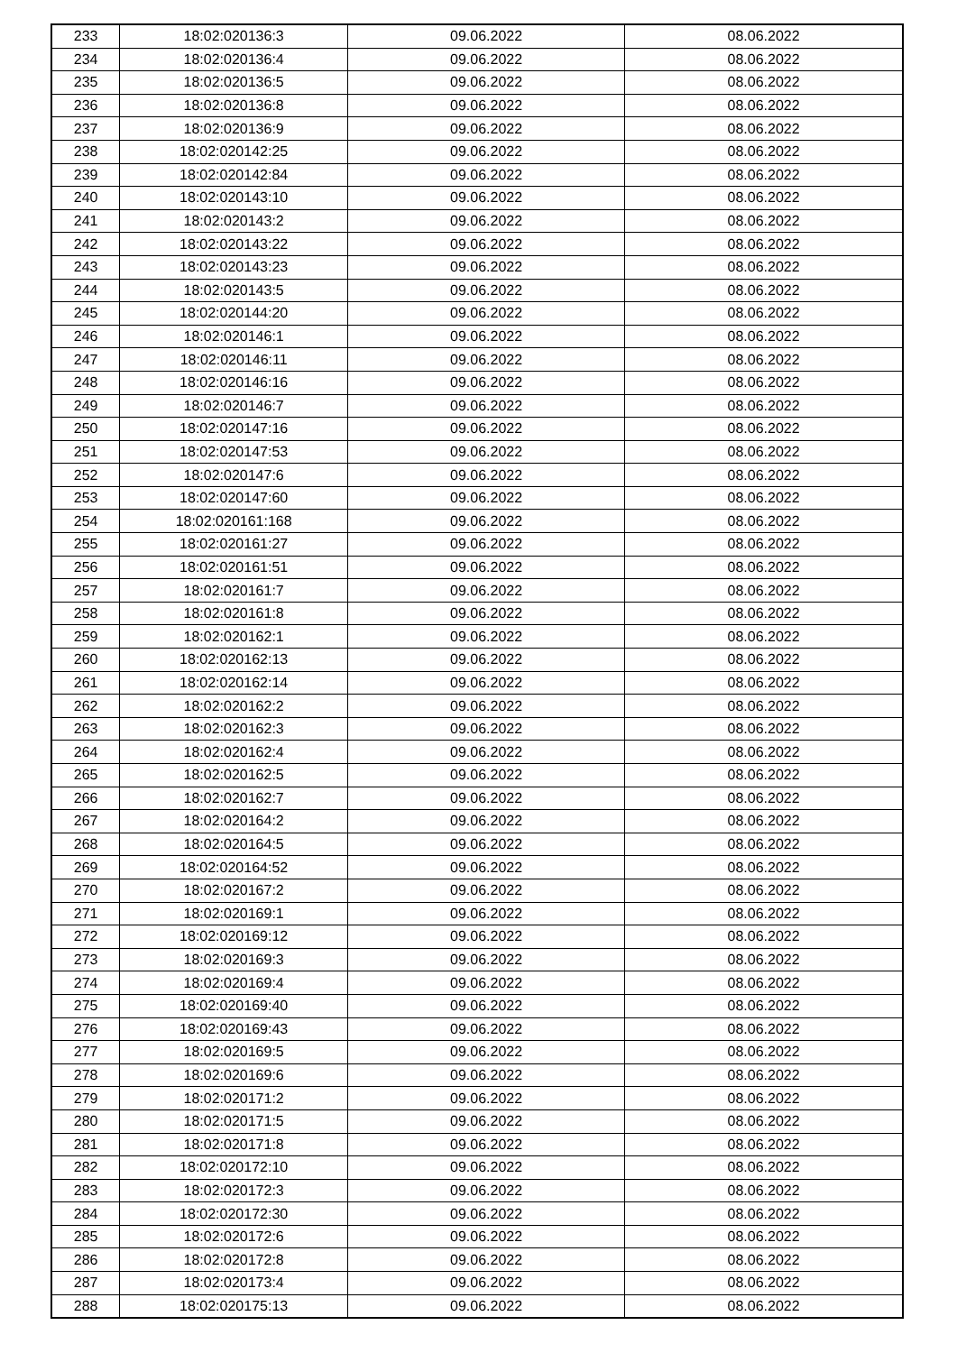| 233 | 18:02:020136:3 | 09.06.2022 | 08.06.2022 |
| 234 | 18:02:020136:4 | 09.06.2022 | 08.06.2022 |
| 235 | 18:02:020136:5 | 09.06.2022 | 08.06.2022 |
| 236 | 18:02:020136:8 | 09.06.2022 | 08.06.2022 |
| 237 | 18:02:020136:9 | 09.06.2022 | 08.06.2022 |
| 238 | 18:02:020142:25 | 09.06.2022 | 08.06.2022 |
| 239 | 18:02:020142:84 | 09.06.2022 | 08.06.2022 |
| 240 | 18:02:020143:10 | 09.06.2022 | 08.06.2022 |
| 241 | 18:02:020143:2 | 09.06.2022 | 08.06.2022 |
| 242 | 18:02:020143:22 | 09.06.2022 | 08.06.2022 |
| 243 | 18:02:020143:23 | 09.06.2022 | 08.06.2022 |
| 244 | 18:02:020143:5 | 09.06.2022 | 08.06.2022 |
| 245 | 18:02:020144:20 | 09.06.2022 | 08.06.2022 |
| 246 | 18:02:020146:1 | 09.06.2022 | 08.06.2022 |
| 247 | 18:02:020146:11 | 09.06.2022 | 08.06.2022 |
| 248 | 18:02:020146:16 | 09.06.2022 | 08.06.2022 |
| 249 | 18:02:020146:7 | 09.06.2022 | 08.06.2022 |
| 250 | 18:02:020147:16 | 09.06.2022 | 08.06.2022 |
| 251 | 18:02:020147:53 | 09.06.2022 | 08.06.2022 |
| 252 | 18:02:020147:6 | 09.06.2022 | 08.06.2022 |
| 253 | 18:02:020147:60 | 09.06.2022 | 08.06.2022 |
| 254 | 18:02:020161:168 | 09.06.2022 | 08.06.2022 |
| 255 | 18:02:020161:27 | 09.06.2022 | 08.06.2022 |
| 256 | 18:02:020161:51 | 09.06.2022 | 08.06.2022 |
| 257 | 18:02:020161:7 | 09.06.2022 | 08.06.2022 |
| 258 | 18:02:020161:8 | 09.06.2022 | 08.06.2022 |
| 259 | 18:02:020162:1 | 09.06.2022 | 08.06.2022 |
| 260 | 18:02:020162:13 | 09.06.2022 | 08.06.2022 |
| 261 | 18:02:020162:14 | 09.06.2022 | 08.06.2022 |
| 262 | 18:02:020162:2 | 09.06.2022 | 08.06.2022 |
| 263 | 18:02:020162:3 | 09.06.2022 | 08.06.2022 |
| 264 | 18:02:020162:4 | 09.06.2022 | 08.06.2022 |
| 265 | 18:02:020162:5 | 09.06.2022 | 08.06.2022 |
| 266 | 18:02:020162:7 | 09.06.2022 | 08.06.2022 |
| 267 | 18:02:020164:2 | 09.06.2022 | 08.06.2022 |
| 268 | 18:02:020164:5 | 09.06.2022 | 08.06.2022 |
| 269 | 18:02:020164:52 | 09.06.2022 | 08.06.2022 |
| 270 | 18:02:020167:2 | 09.06.2022 | 08.06.2022 |
| 271 | 18:02:020169:1 | 09.06.2022 | 08.06.2022 |
| 272 | 18:02:020169:12 | 09.06.2022 | 08.06.2022 |
| 273 | 18:02:020169:3 | 09.06.2022 | 08.06.2022 |
| 274 | 18:02:020169:4 | 09.06.2022 | 08.06.2022 |
| 275 | 18:02:020169:40 | 09.06.2022 | 08.06.2022 |
| 276 | 18:02:020169:43 | 09.06.2022 | 08.06.2022 |
| 277 | 18:02:020169:5 | 09.06.2022 | 08.06.2022 |
| 278 | 18:02:020169:6 | 09.06.2022 | 08.06.2022 |
| 279 | 18:02:020171:2 | 09.06.2022 | 08.06.2022 |
| 280 | 18:02:020171:5 | 09.06.2022 | 08.06.2022 |
| 281 | 18:02:020171:8 | 09.06.2022 | 08.06.2022 |
| 282 | 18:02:020172:10 | 09.06.2022 | 08.06.2022 |
| 283 | 18:02:020172:3 | 09.06.2022 | 08.06.2022 |
| 284 | 18:02:020172:30 | 09.06.2022 | 08.06.2022 |
| 285 | 18:02:020172:6 | 09.06.2022 | 08.06.2022 |
| 286 | 18:02:020172:8 | 09.06.2022 | 08.06.2022 |
| 287 | 18:02:020173:4 | 09.06.2022 | 08.06.2022 |
| 288 | 18:02:020175:13 | 09.06.2022 | 08.06.2022 |